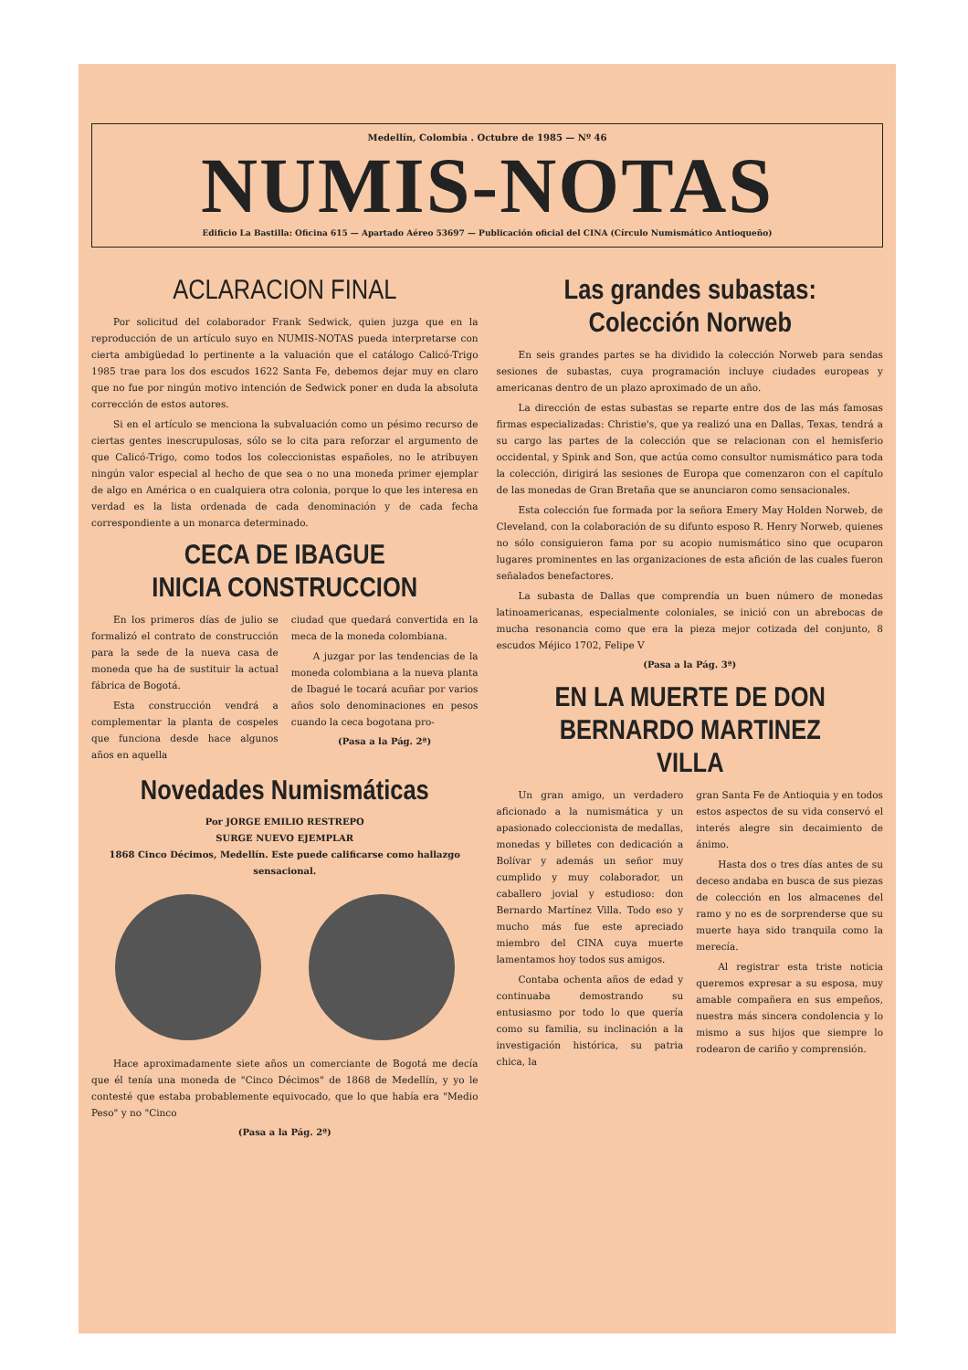Medellín, Colombia . Octubre de 1985 — Nº 46
NUMIS-NOTAS
Edificio La Bastilla: Oficina 615 — Apartado Aéreo 53697 — Publicación oficial del CINA (Círculo Numismático Antioqueño)
ACLARACION FINAL
Por solicitud del colaborador Frank Sedwick, quien juzga que en la reproducción de un artículo suyo en NUMIS-NOTAS pueda interpretarse con cierta ambigüedad lo pertinente a la valuación que el catálogo Calicó-Trigo 1985 trae para los dos escudos 1622 Santa Fe, debemos dejar muy en claro que no fue por ningún motivo intención de Sedwick poner en duda la absoluta corrección de estos autores.
Si en el artículo se menciona la subvaluación como un pésimo recurso de ciertas gentes inescrupulosas, sólo se lo cita para reforzar el argumento de que Calicó-Trigo, como todos los coleccionistas españoles, no le atribuyen ningún valor especial al hecho de que sea o no una moneda primer ejemplar de algo en América o en cualquiera otra colonia, porque lo que les interesa en verdad es la lista ordenada de cada denominación y de cada fecha correspondiente a un monarca determinado.
CECA DE IBAGUE
INICIA CONSTRUCCION
En los primeros días de julio se formalizó el contrato de construcción para la sede de la nueva casa de moneda que ha de sustituir la actual fábrica de Bogotá.
Esta construcción vendrá a complementar la planta de cospeles que funciona desde hace algunos años en aquella
ciudad que quedará convertida en la meca de la moneda colombiana.
A juzgar por las tendencias de la moneda colombiana a la nueva planta de Ibagué le tocará acuñar por varios años solo denominaciones en pesos cuando la ceca bogotana pro-
(Pasa a la Pág. 2ª)
Novedades Numismáticas
Por JORGE EMILIO RESTREPO
SURGE NUEVO EJEMPLAR
1868 Cinco Décimos, Medellín. Este puede calificarse como hallazgo sensacional.
Hace aproximadamente siete años un comerciante de Bogotá me decía que él tenía una moneda de "Cinco Décimos" de 1868 de Medellín, y yo le contesté que estaba probablemente equivocado, que lo que había era "Medio Peso" y no "Cinco
(Pasa a la Pág. 2ª)
Las grandes subastas:
Colección Norweb
En seis grandes partes se ha dividido la colección Norweb para sendas sesiones de subastas, cuya programación incluye ciudades europeas y americanas dentro de un plazo aproximado de un año.
La dirección de estas subastas se reparte entre dos de las más famosas firmas especializadas: Christie's, que ya realizó una en Dallas, Texas, tendrá a su cargo las partes de la colección que se relacionan con el hemisferio occidental, y Spink and Son, que actúa como consultor numismático para toda la colección, dirigirá las sesiones de Europa que comenzaron con el capítulo de las monedas de Gran Bretaña que se anunciaron como sensacionales.
Esta colección fue formada por la señora Emery May Holden Norweb, de Cleveland, con la colaboración de su difunto esposo R. Henry Norweb, quienes no sólo consiguieron fama por su acopio numismático sino que ocuparon lugares prominentes en las organizaciones de esta afición de las cuales fueron señalados benefactores.
La subasta de Dallas que comprendía un buen número de monedas latinoamericanas, especialmente coloniales, se inició con un abrebocas de mucha resonancia como que era la pieza mejor cotizada del conjunto, 8 escudos Méjico 1702, Felipe V
(Pasa a la Pág. 3ª)
EN LA MUERTE DE DON
BERNARDO MARTINEZ VILLA
Un gran amigo, un verdadero aficionado a la numismática y un apasionado coleccionista de medallas, monedas y billetes con dedicación a Bolívar y además un señor muy cumplido y muy colaborador, un caballero jovial y estudioso: don Bernardo Martínez Villa. Todo eso y mucho más fue este apreciado miembro del CINA cuya muerte lamentamos hoy todos sus amigos.
Contaba ochenta años de edad y continuaba demostrando su entusiasmo por todo lo que quería como su familia, su inclinación a la investigación histórica, su patria chica, la
gran Santa Fe de Antioquia y en todos estos aspectos de su vida conservó el interés alegre sin decaimiento de ánimo.
Hasta dos o tres días antes de su deceso andaba en busca de sus piezas de colección en los almacenes del ramo y no es de sorprenderse que su muerte haya sido tranquila como la merecía.
Al registrar esta triste noticia queremos expresar a su esposa, muy amable compañera en sus empeños, nuestra más sincera condolencia y lo mismo a sus hijos que siempre lo rodearon de cariño y comprensión.